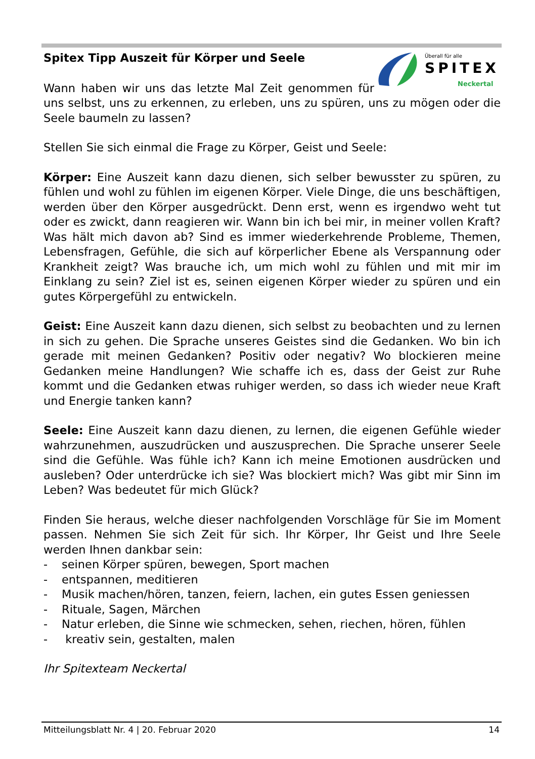Überall für alle
SPITEX
Neckertal
Spitex Tipp Auszeit für Körper und Seele
Wann haben wir uns das letzte Mal Zeit genommen für uns selbst, uns zu erkennen, zu erleben, uns zu spüren, uns zu mögen oder die Seele baumeln zu lassen?
Stellen Sie sich einmal die Frage zu Körper, Geist und Seele:
Körper: Eine Auszeit kann dazu dienen, sich selber bewusster zu spüren, zu fühlen und wohl zu fühlen im eigenen Körper. Viele Dinge, die uns beschäftigen, werden über den Körper ausgedrückt. Denn erst, wenn es irgendwo weht tut oder es zwickt, dann reagieren wir. Wann bin ich bei mir, in meiner vollen Kraft? Was hält mich davon ab? Sind es immer wiederkehrende Probleme, Themen, Lebensfragen, Gefühle, die sich auf körperlicher Ebene als Verspannung oder Krankheit zeigt? Was brauche ich, um mich wohl zu fühlen und mit mir im Einklang zu sein? Ziel ist es, seinen eigenen Körper wieder zu spüren und ein gutes Körpergefühl zu entwickeln.
Geist: Eine Auszeit kann dazu dienen, sich selbst zu beobachten und zu lernen in sich zu gehen. Die Sprache unseres Geistes sind die Gedanken. Wo bin ich gerade mit meinen Gedanken? Positiv oder negativ? Wo blockieren meine Gedanken meine Handlungen? Wie schaffe ich es, dass der Geist zur Ruhe kommt und die Gedanken etwas ruhiger werden, so dass ich wieder neue Kraft und Energie tanken kann?
Seele: Eine Auszeit kann dazu dienen, zu lernen, die eigenen Gefühle wieder wahrzunehmen, auszudrücken und auszusprechen. Die Sprache unserer Seele sind die Gefühle. Was fühle ich? Kann ich meine Emotionen ausdrücken und ausleben? Oder unterdrücke ich sie? Was blockiert mich? Was gibt mir Sinn im Leben? Was bedeutet für mich Glück?
Finden Sie heraus, welche dieser nachfolgenden Vorschläge für Sie im Moment passen. Nehmen Sie sich Zeit für sich. Ihr Körper, Ihr Geist und Ihre Seele werden Ihnen dankbar sein:
- seinen Körper spüren, bewegen, Sport machen
- entspannen, meditieren
- Musik machen/hören, tanzen, feiern, lachen, ein gutes Essen geniessen
- Rituale, Sagen, Märchen
- Natur erleben, die Sinne wie schmecken, sehen, riechen, hören, fühlen
- kreativ sein, gestalten, malen
Ihr Spitexteam Neckertal
Mitteilungsblatt Nr. 4 | 20. Februar 2020 14